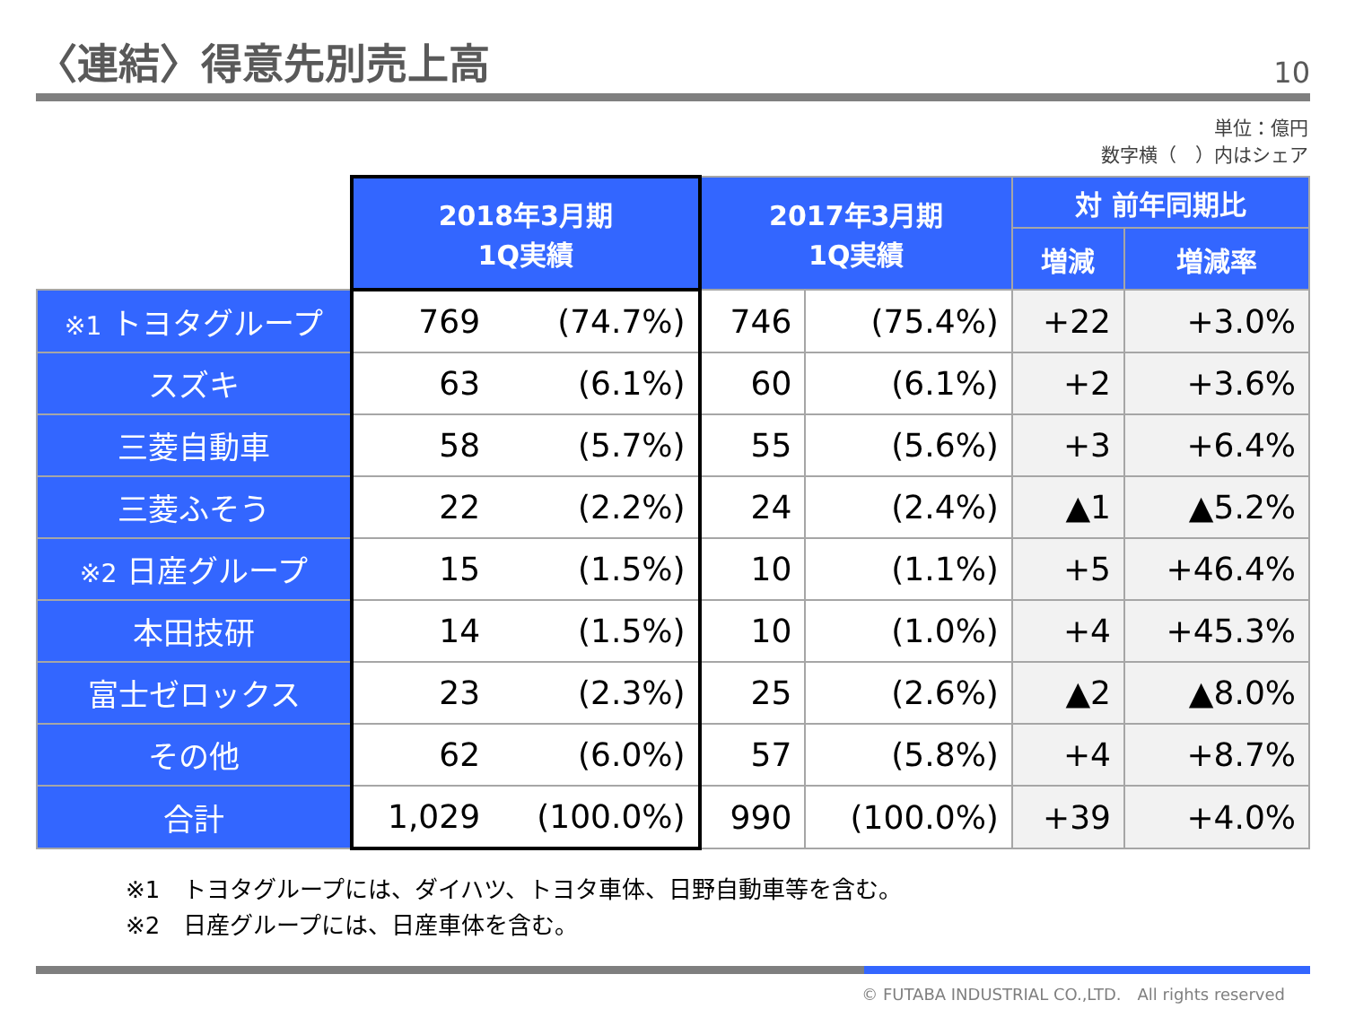〈連結〉得意先別売上高
10
単位：億円
数字横（　）内はシェア
| | 2018年3月期 1Q実績 | | 2017年3月期 1Q実績 | | 対 前年同期比 | |
| | | | | | 増減 | 増減率 |
| ※1 トヨタグループ | 769 | (74.7%) | 746 | (75.4%) | +22 | +3.0% |
| スズキ | 63 | (6.1%) | 60 | (6.1%) | +2 | +3.6% |
| 三菱自動車 | 58 | (5.7%) | 55 | (5.6%) | +3 | +6.4% |
| 三菱ふそう | 22 | (2.2%) | 24 | (2.4%) | ▲1 | ▲5.2% |
| ※2 日産グループ | 15 | (1.5%) | 10 | (1.1%) | +5 | +46.4% |
| 本田技研 | 14 | (1.5%) | 10 | (1.0%) | +4 | +45.3% |
| 富士ゼロックス | 23 | (2.3%) | 25 | (2.6%) | ▲2 | ▲8.0% |
| その他 | 62 | (6.0%) | 57 | (5.8%) | +4 | +8.7% |
| 合計 | 1,029 | (100.0%) | 990 | (100.0%) | +39 | +4.0% |
※1　トヨタグループには、ダイハツ、トヨタ車体、日野自動車等を含む。
※2　日産グループには、日産車体を含む。
© FUTABA INDUSTRIAL CO.,LTD.　All rights reserved